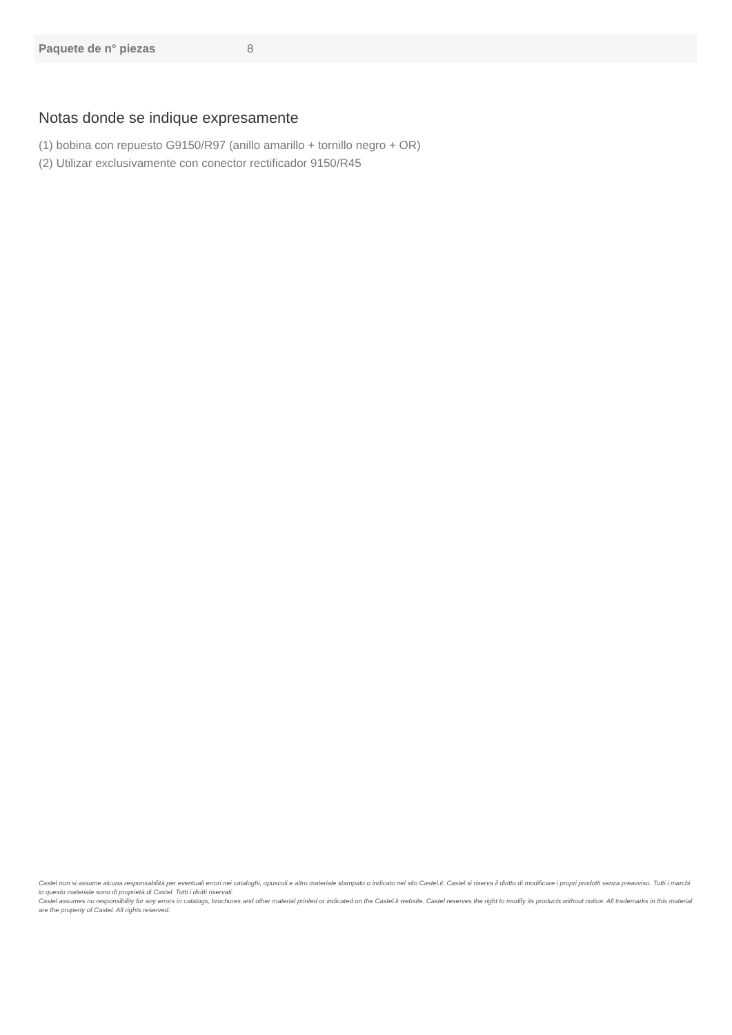| Paquete de n° piezas | 8 |
Notas donde se indique expresamente
(1) bobina con repuesto G9150/R97 (anillo amarillo + tornillo negro + OR)
(2) Utilizar exclusivamente con conector rectificador 9150/R45
Castel non si assume alcuna responsabilità per eventuali errori nei cataloghi, opuscoli e altro materiale stampato o indicato nel sito Castel.it. Castel si riserva il diritto di modificare i propri prodotti senza preavviso. Tutti i marchi in questo materiale sono di proprietà di Castel. Tutti i diritti riservati.
Castel assumes no responsibility for any errors in catalogs, brochures and other material printed or indicated on the Castel.it website. Castel reserves the right to modify its products without notice. All trademarks in this material are the property of Castel. All rights reserved.